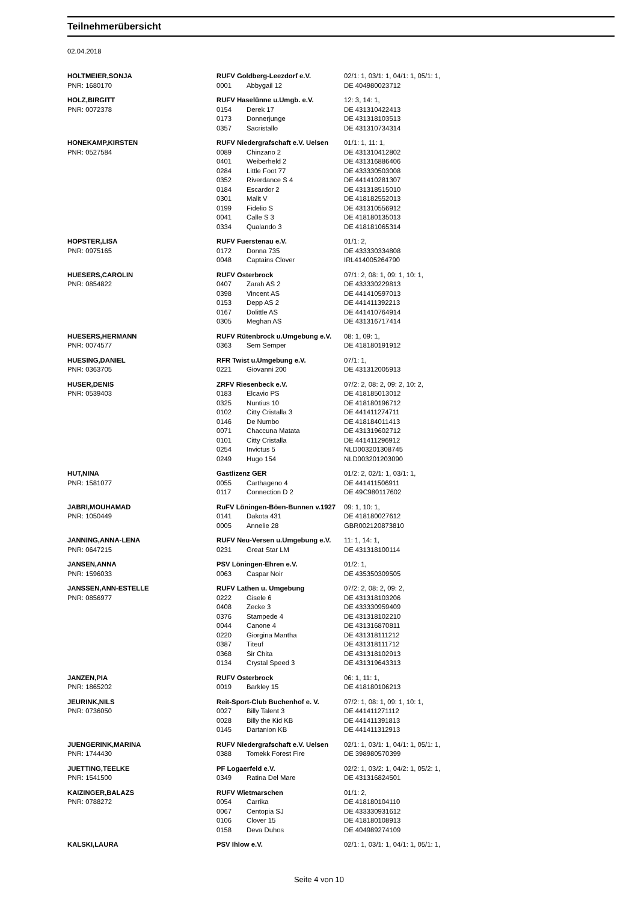Teilnehmerübersicht
02.04.2018
| HOLTMEIER,SONJA | RUFV Goldberg-Leezdorf e.V. | | 02/1: 1, 03/1: 1, 04/1: 1, 05/1: 1, |
| PNR: 1680170 | 0001 | Abbygail 12 | DE 404980023712 |
| HOLZ,BIRGITT | RUFV Haselünne u.Umgb. e.V. | | 12: 3, 14: 1, |
| PNR: 0072378 | 0154 | Derek 17 | DE 431310422413 |
| | 0173 | Donnerjunge | DE 431318103513 |
| | 0357 | Sacristallo | DE 431310734314 |
| HONEKAMP,KIRSTEN | RUFV Niedergrafschaft e.V. Uelsen | | 01/1: 1, 11: 1, |
| PNR: 0527584 | 0089 | Chinzano 2 | DE 431310412802 |
| | 0401 | Weiberheld 2 | DE 431316886406 |
| | 0284 | Little Foot 77 | DE 433330503008 |
| | 0352 | Riverdance S 4 | DE 441410281307 |
| | 0184 | Escardor 2 | DE 431318515010 |
| | 0301 | Malit V | DE 418182552013 |
| | 0199 | Fidelio S | DE 431310556912 |
| | 0041 | Calle S 3 | DE 418180135013 |
| | 0334 | Qualando 3 | DE 418181065314 |
| HOPSTER,LISA | RUFV Fuerstenau e.V. | | 01/1: 2, |
| PNR: 0975165 | 0172 | Donna 735 | DE 433330334808 |
| | 0048 | Captains Clover | IRL414005264790 |
| HUESERS,CAROLIN | RUFV Osterbrock | | 07/1: 2, 08: 1, 09: 1, 10: 1, |
| PNR: 0854822 | 0407 | Zarah AS 2 | DE 433330229813 |
| | 0398 | Vincent AS | DE 441410597013 |
| | 0153 | Depp AS 2 | DE 441411392213 |
| | 0167 | Dolittle AS | DE 441410764914 |
| | 0305 | Meghan AS | DE 431316717414 |
| HUESERS,HERMANN | RUFV Rütenbrock u.Umgebung e.V. | | 08: 1, 09: 1, |
| PNR: 0074577 | 0363 | Sem Semper | DE 418180191912 |
| HUESING,DANIEL | RFR Twist u.Umgebung e.V. | | 07/1: 1, |
| PNR: 0363705 | 0221 | Giovanni 200 | DE 431312005913 |
| HUSER,DENIS | ZRFV Riesenbeck e.V. | | 07/2: 2, 08: 2, 09: 2, 10: 2, |
| PNR: 0539403 | 0183 | Elcavio PS | DE 418185013012 |
| | 0325 | Nuntius 10 | DE 418180196712 |
| | 0102 | Citty Cristalla 3 | DE 441411274711 |
| | 0146 | De Numbo | DE 418184011413 |
| | 0071 | Chaccuna Matata | DE 431319602712 |
| | 0101 | Citty Cristalla | DE 441411296912 |
| | 0254 | Invictus 5 | NLD003201308745 |
| | 0249 | Hugo 154 | NLD003201203090 |
| HUT,NINA | Gastlizenz GER | | 01/2: 2, 02/1: 1, 03/1: 1, |
| PNR: 1581077 | 0055 | Carthageno 4 | DE 441411506911 |
| | 0117 | Connection D 2 | DE 49C980117602 |
| JABRI,MOUHAMAD | RuFV Löningen-Böen-Bunnen v.1927 | | 09: 1, 10: 1, |
| PNR: 1050449 | 0141 | Dakota 431 | DE 418180027612 |
| | 0005 | Annelie 28 | GBR002120873810 |
| JANNING,ANNA-LENA | RUFV Neu-Versen u.Umgebung e.V. | | 11: 1, 14: 1, |
| PNR: 0647215 | 0231 | Great Star LM | DE 431318100114 |
| JANSEN,ANNA | PSV Löningen-Ehren e.V. | | 01/2: 1, |
| PNR: 1596033 | 0063 | Caspar Noir | DE 435350309505 |
| JANSSEN,ANN-ESTELLE | RUFV Lathen u. Umgebung | | 07/2: 2, 08: 2, 09: 2, |
| PNR: 0856977 | 0222 | Gisele 6 | DE 431318103206 |
| | 0408 | Zecke 3 | DE 433330959409 |
| | 0376 | Stampede 4 | DE 431318102210 |
| | 0044 | Canone 4 | DE 431316870811 |
| | 0220 | Giorgina Mantha | DE 431318111212 |
| | 0387 | Titeuf | DE 431318111712 |
| | 0368 | Sir Chita | DE 431318102913 |
| | 0134 | Crystal Speed 3 | DE 431319643313 |
| JANZEN,PIA | RUFV Osterbrock | | 06: 1, 11: 1, |
| PNR: 1865202 | 0019 | Barkley 15 | DE 418180106213 |
| JEURINK,NILS | Reit-Sport-Club Buchenhof e. V. | | 07/2: 1, 08: 1, 09: 1, 10: 1, |
| PNR: 0736050 | 0027 | Billy Talent 3 | DE 441411271112 |
| | 0028 | Billy the Kid KB | DE 441411391813 |
| | 0145 | Dartanion KB | DE 441411312913 |
| JUENGERINK,MARINA | RUFV Niedergrafschaft e.V. Uelsen | | 02/1: 1, 03/1: 1, 04/1: 1, 05/1: 1, |
| PNR: 1744430 | 0388 | Tomekk Forest Fire | DE 398980570399 |
| JUETTING,TEELKE | PF Logaerfeld e.V. | | 02/2: 1, 03/2: 1, 04/2: 1, 05/2: 1, |
| PNR: 1541500 | 0349 | Ratina Del Mare | DE 431316824501 |
| KAIZINGER,BALAZS | RUFV Wietmarschen | | 01/1: 2, |
| PNR: 0788272 | 0054 | Carrika | DE 418180104110 |
| | 0067 | Centopia SJ | DE 433330931612 |
| | 0106 | Clover 15 | DE 418180108913 |
| | 0158 | Deva Duhos | DE 404989274109 |
| KALSKI,LAURA | PSV Ihlow e.V. | | 02/1: 1, 03/1: 1, 04/1: 1, 05/1: 1, |
Seite 4 von 10